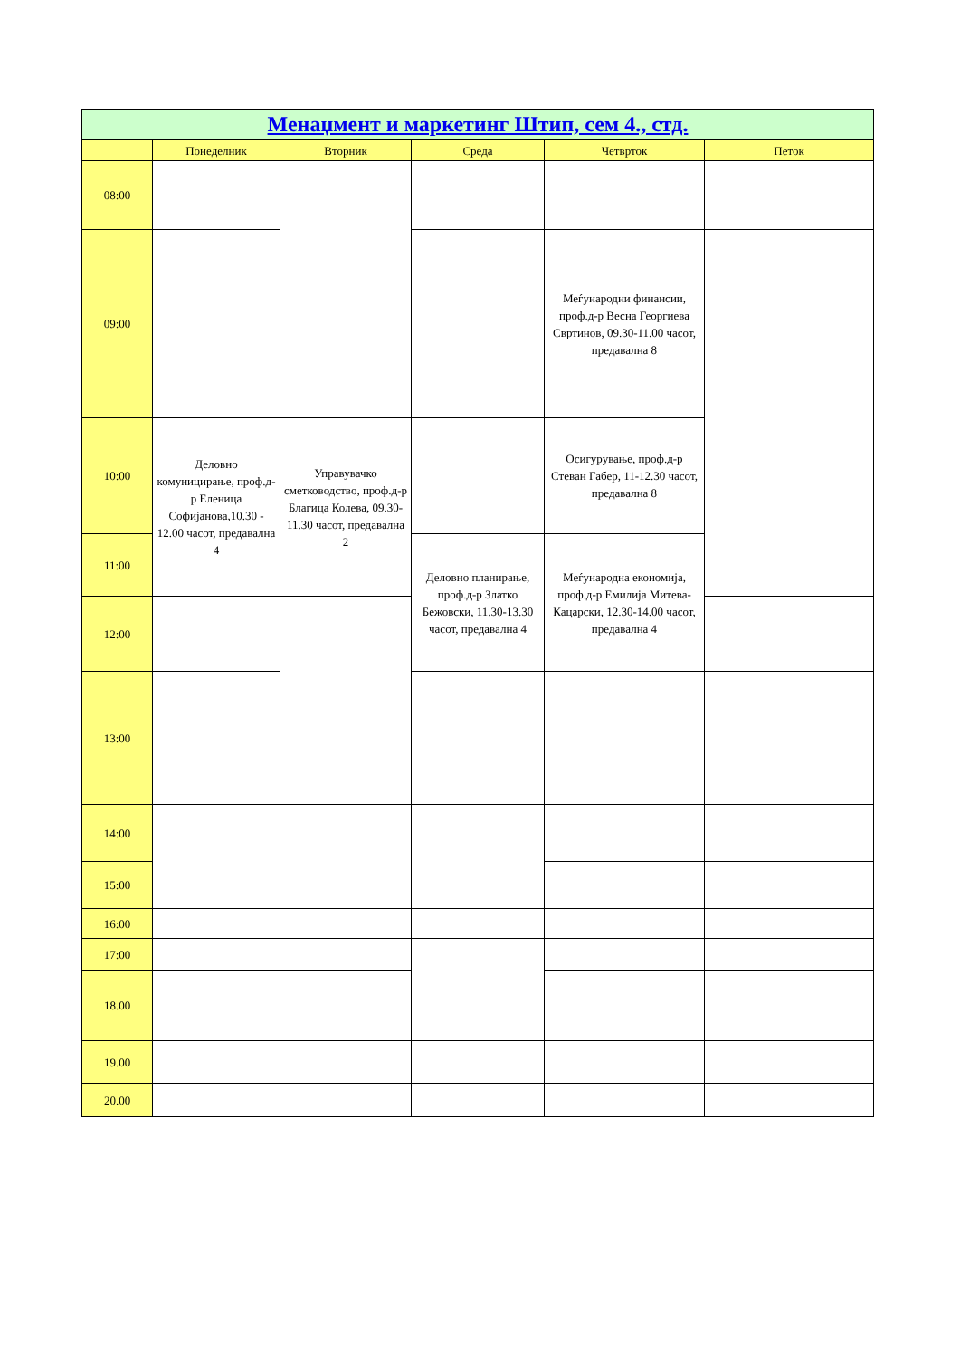| Менаџмент и маркетинг Штип, сем 4., стд. | | | | | |
| | Понеделник | Вторник | Среда | Четврток | Петок |
| 08:00 | | | | | |
| 09:00 | | | | Меѓународни финансии, проф.д-р Весна Георгиева Свртинов, 09.30-11.00 часот, предавална 8 | |
| 10:00 | Деловно комуницирање, проф.д-р Еленица Софијанова,10.30 - 12.00 часот, предавална 4 | Управувачко сметководство, проф.д-р Благица Колева, 09.30-11.30 часот, предавална 2 | | Осигурување, проф.д-р Стеван Габер, 11-12.30 часот, предавална 8 | |
| 11:00 | | | Деловно планирање, проф.д-р Златко Бежовски, 11.30-13.30 часот, предавална 4 | Меѓународна економија, проф.д-р Емилија Митева-Кацарски, 12.30-14.00 часот, предавална 4 | |
| 12:00 | | | | | |
| 13:00 | | | | | |
| 14:00 | | | | | |
| 15:00 | | | | | |
| 16:00 | | | | | |
| 17:00 | | | | | |
| 18.00 | | | | | |
| 19.00 | | | | | |
| 20.00 | | | | | |